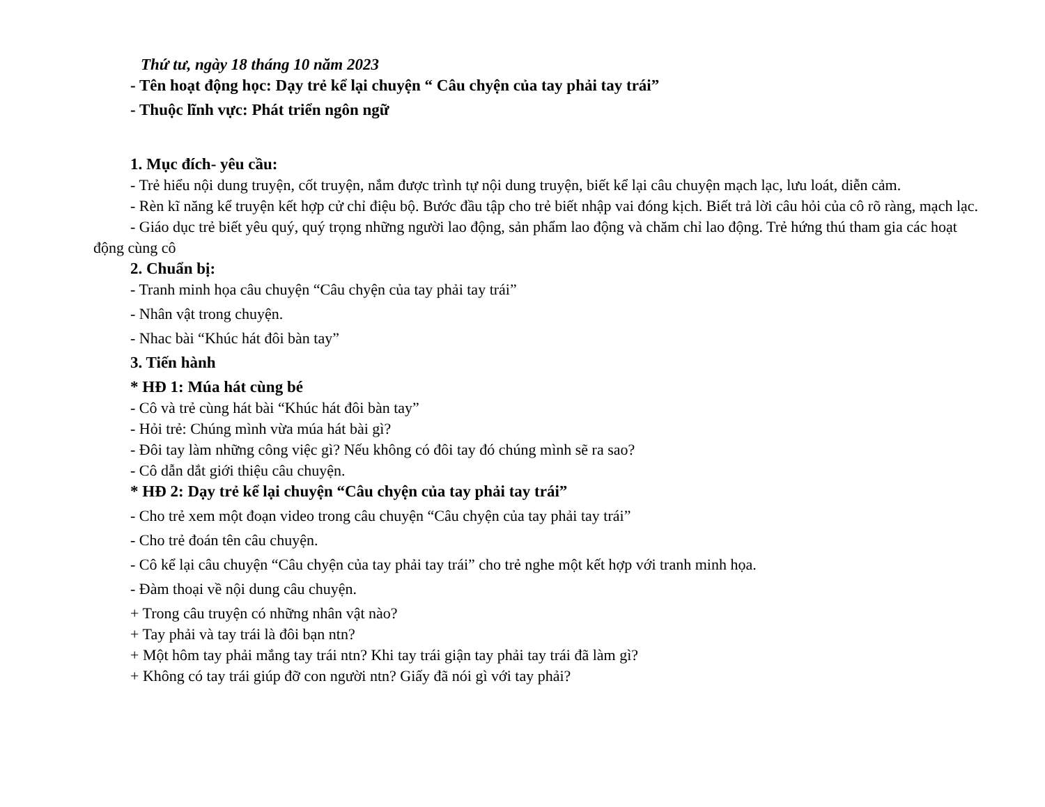Thứ tư, ngày 18 tháng 10 năm 2023
- Tên hoạt động học: Dạy trẻ kể lại chuyện “ Câu chyện của tay phải tay trái”
- Thuộc lĩnh vực: Phát triển ngôn ngữ
1. Mục đích- yêu cầu:
- Trẻ hiểu nội dung truyện, cốt truyện, nắm được trình tự nội dung truyện, biết kể lại câu chuyện mạch lạc, lưu loát, diễn cảm.
- Rèn kĩ năng kể truyện kết hợp cử chỉ điệu bộ. Bước đầu tập cho trẻ biết nhập vai đóng kịch. Biết trả lời câu hỏi của cô rõ ràng, mạch lạc.
- Giáo dục trẻ biết yêu quý, quý trọng những người lao động, sản phẩm lao động và chăm chỉ lao động. Trẻ hứng thú tham gia các hoạt động cùng cô
2. Chuẩn bị:
- Tranh minh họa câu chuyện “Câu chyện của tay phải tay trái”
- Nhân vật trong chuyện.
- Nhac bài “Khúc hát đôi bàn tay”
3. Tiến hành
* HĐ 1: Múa hát cùng bé
- Cô và trẻ cùng hát bài “Khúc hát đôi bàn tay”
- Hỏi trẻ: Chúng mình vừa múa hát bài gì?
- Đôi tay làm những công việc gì? Nếu không có đôi tay đó chúng mình sẽ ra sao?
- Cô dẫn dắt giới thiệu câu chuyện.
* HĐ 2: Dạy trẻ kể lại chuyện “Câu chyện của tay phải tay trái”
- Cho trẻ xem một đoạn video trong câu chuyện “Câu chyện của tay phải tay trái”
- Cho trẻ đoán tên câu chuyện.
- Cô kể lại câu chuyện “Câu chyện của tay phải tay trái” cho trẻ nghe một kết hợp với tranh minh họa.
- Đàm thoại về nội dung câu chuyện.
+ Trong câu truyện có những nhân vật nào?
+ Tay phải và tay trái là đôi bạn ntn?
+ Một hôm tay phải mắng tay trái ntn? Khi tay trái giận tay phải tay trái đã làm gì?
+ Không có tay trái giúp đỡ con người ntn? Giấy đã nói gì với tay phải?